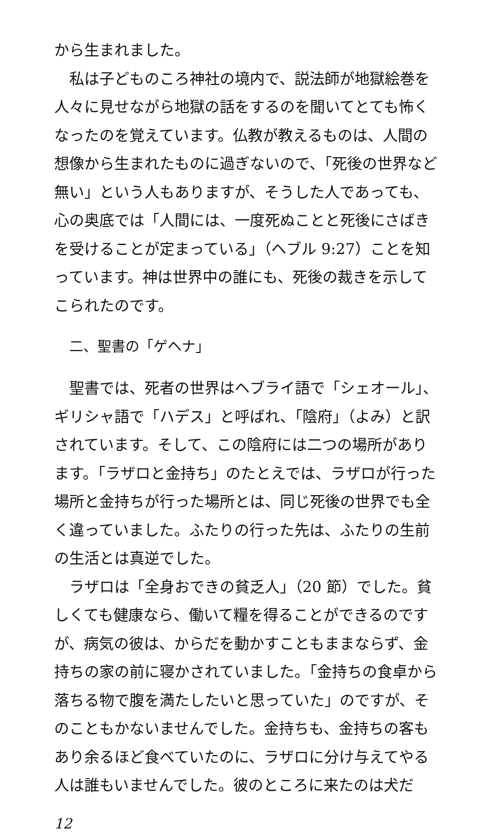から生まれました。
私は子どものころ神社の境内で、説法師が地獄絵巻を人々に見せながら地獄の話をするのを聞いてとても怖くなったのを覚えています。仏教が教えるものは、人間の想像から生まれたものに過ぎないので、「死後の世界など無い」という人もありますが、そうした人であっても、心の奥底では「人間には、一度死ぬことと死後にさばきを受けることが定まっている」（ヘブル 9:27）ことを知っています。神は世界中の誰にも、死後の裁きを示してこられたのです。
二、聖書の「ゲヘナ」
聖書では、死者の世界はヘブライ語で「シェオール」、ギリシャ語で「ハデス」と呼ばれ、「陰府」（よみ）と訳されています。そして、この陰府には二つの場所があります。「ラザロと金持ち」のたとえでは、ラザロが行った場所と金持ちが行った場所とは、同じ死後の世界でも全く違っていました。ふたりの行った先は、ふたりの生前の生活とは真逆でした。
ラザロは「全身おできの貧乏人」（20 節）でした。貧しくても健康なら、働いて糧を得ることができるのですが、病気の彼は、からだを動かすこともままならず、金持ちの家の前に寝かされていました。「金持ちの食卓から落ちる物で腹を満たしたいと思っていた」のですが、そのこともかないませんでした。金持ちも、金持ちの客もあり余るほど食べていたのに、ラザロに分け与えてやる人は誰もいませんでした。彼のところに来たのは犬だ
12